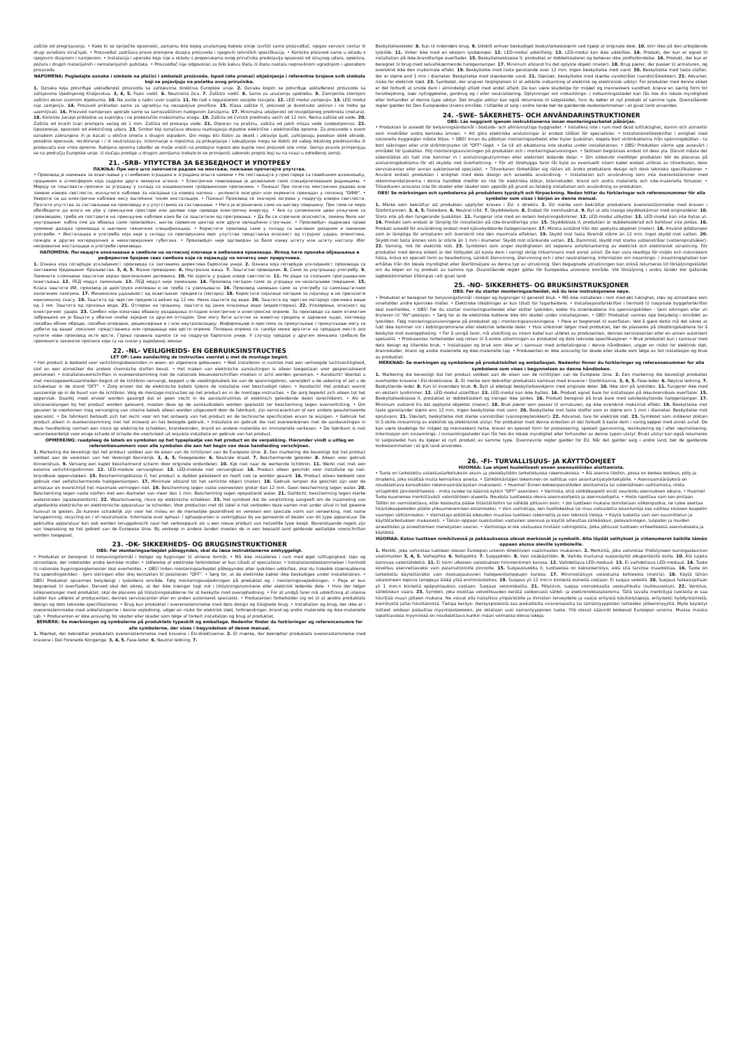zaštite od pregrijavanja. • Kako bi se spriječile opasnosti, zamjenu bilo kojeg unutarnjeg kabela smije izvršiti samo proizvođač, njegov servisni centar ili drugi ovlašteni stručnjak. • Proizvođač zadržava pravo promjene dizajna proizvoda i njegovih tehničkih specifikacija. • Koristite proizvod samo u skladu s njegovim dizajnom i namjenom. • Instalacija i uporaba koja nije u skladu s preporukama ovog priručnika predstavlja opasnost od strujnog udara, opeklina, požara i drugih materijalnih i nematerijalnih gubitaka. • Proizvođač nije odgovoran za bilo kakvu štetu ili štetu nastalu nepravilnom ugradnjom i uporabom proizvoda.
NAPOMENA: Pogledajte oznake i simbole na pločici i ambalaži proizvoda. Ispod ćete pronaći objašnjenja i referentne brojeve svih simbola koji se pojavljuju na početku ovog priručnika.
1. Oznaka koja potvrđuje usklađenost proizvoda sa zahtjevima direktiva Europske unije. 2. Oznaka kojom se potvrđuje usklađenost proizvoda sa zahtjevima Ujedinjenog Kraljevstva. 3, 4, 5. Fazni vodič. 6. Neutralna žica. 7. Zaštitni vodič. 8. Samo za unutarnju upotrebu. 9. Zamijenite slomljeni zaštitni ekran izvornim dijelovima. 10. Ne zurite u radni izvor svjetla. 11. Ne radi s regulatorom vanjske rasvjete. 12. LED modul zamjenjiv. 13. LED modul nije zamjenjiv. 14. Proizvod prikladan samo za ugradnju na nezapaljive površine. 15. Klasa zaštite II, proizvod je dvostruko izoliran i ne treba ga uzemljivati. 16. Proizvod namijenjen uporabi samo sa samozaštitnim halogenim žaruljama. 17. Minimalna udaljenost od osvijetljenog predmeta (metara). 18. Koristite žarulje prikladne za svjetiljku i ne prekoračite maksimalnu snagu. 19. Zaštita od čvrstih predmeta većih od 12 mm. Nema zaštite od vode. 20. Zaštita od krutih tvari promjera većeg od 1 mm. Zaštita od prskanja vode. 21. Otporan na prašinu, zaštita od jakih mlaza vode (vodootporna). 22. Upozorenje, opasnost od električnog udara. 23. Simbol koji označava obvezu razdvajanja otpadne električne i elektroničke opreme. Za proizvode s ovom oznakom zabranjeno ih je bacati u obično smeće s drugim otpadom. Oni mogu biti štetni za okoliš i zdravlje ljudi, zahtijevaju poseban oblik obrade, posebno oporavak, recikliranje i / ili neutralizaciju. Informacije o mjestima za prikupljanje / sakupljanje mogu se dobiti od vašeg lokalnog predstavnika ili prodavača ove vrste opreme. Rabljena oprema također se može vratiti na prodajno mjesto ako kupite novi proizvod iste vrste. Gornja pravila primjenjuju se na području Europske unije. U slučaju prodaje u drugim zemljama trebalo bi se primijeniti zakonski propisi koji su na snazi u određenoj zemlji.
21. -SRB- УПУТСТВА ЗА БЕЗБЕДНОСТ И УПОТРЕБУ
ПАЖЊА: Пре него што започнете радове на монтажи, пажљиво прочитајте упутства.
• Производ је намењен за осветљење у стамбеним зградама и зградама опште намене • Не постављајте у просторије са повећаном влажношћу, прашином и атмосфером која садржи друге хемијске агенсе. • Електрично повезивање је дозвољено само специјализованим радницима. • Морају се поштовати прописи за уградњу у складу са националним грађевинским прописима. • Пажња! Пре почетка монтажних радова или замене извора светлости, искључите каблове за напајање са извора напона - уклоните осигурач или окрените прекидач у положај "ОФФ". • Уверите се да електрични каблови нису оштећени током инсталације. • Пажња! Производ се значајно загрева у подручју извора светлости. Пратите упутства за састављање на производу и у упутствима за састављање. • Нега је ограничена само на његову површину. При томе се мора обезбедити да влага не уђе у прикључне просторе или делове који проводе електричну енергију. • Ако су силиконске цеви укључене са производом, треба их поставити на прикључне каблове како би се заштитили од прегревања. • Да би се спречиле опасности, замену било ког унутрашњег кабла сме да обавља само произвођач, његов сервисни центар или други овлашћени стручњак. • Произвођач задржава право промене дизајна производа и његових техничких спецификација. • Користите производ само у складу са његовим дизајном и наменом употребе. • Инсталација и употреба која није у складу са препорукама овог упутства представља опасност од струјног удара, опекотина, пожара и других материјалних и нематеријалних губитака. • Произвођач није одговоран за било какву штету или штету насталу због неправилне инсталације и употребе производа.
НАПОМЕНА: Погледајте означавање и симболе на натписној плочици и амбалажи производа. Испод ћете пронаћи објашњења и референтне бројеве свих симбола који се појављују на почетку овог приручника.
1. Ознака која потврђује усклађеност производа са захтевима директива Европске уније. 2. Ознака која потврђује усклађеност производа са захтевима Уједињеног Краљевства. 3, 4, 5. Фазни проводник. 6. Неутрална жица. 7. Заштитни проводник. 8. Само за унутрашњу употребу. 9. Замените сломљени заштитни екран оригиналним деловима. 10. Не зурите у радни извор светлости. 11. Не ради са спољним пригушивачем осветљења. 12. ЛЕД модул заменљив. 13. ЛЕД модул није заменљив. 14. Производ погодан само за уградњу на незапаљиве површине. 15. Класа заштите ИИ, производ је двоструко изолован и не треба га уземљивати. 16. Производ намењен само за употребу са самозаштитним халогеним лампама. 17. Минимална удаљеност од осветљеног предмета (метара). 18. Користите сијалице погодне за сијалицу и не прелазите максималну снагу. 19. Заштита од чврстих предмета већих од 12 мм. Нема заштите од воде. 20. Заштита од чврстих материја пречника више од 1 мм. Заштита од прскања воде. 21. Отпоран на прашину, заштита од јаких млазница воде (водоотпоран). 22. Упозорење, опасност од електричног удара. 23. Симбол који означава обавезу раздвајања отпадне електричне и електронске опреме. За производе са овом етикетом забрањено их је бацати у обично смеће заједно са другим отпадом. Они могу бити штетни за животну средину и здравље људи, захтевају посебан облик обраде, посебно опоравак, рециклирање и / или неутрализацију. Информације о мјестима за прикупљање / прикупљање могу се добити од вашег локалног представника или продаваца ове врсте опреме. Половна опрема се такође може вратити на продајно место ако купите нови производ исте врсте. Горња правила односе се на подручје Европске уније. У случају продаје у другим земљама требало би применити законске прописе који су на снази у одређеној земљи.
22. -NL- VEILIGHEIDS- EN GEBRUIKSINSTRUCTIES
LET OP: Lees aandachtig de instructies voordat u met de montage begint.
• Het product is bedoeld voor verlichtingsdoeleinden in woon- en algemene gebouwen. • Niet installeren in ruimtes met een verhoogde luchtvochtigheid, stof en een atmosfeer die andere chemische stoffen bevat. • Het maken van elektrische aansluitingen is alleen toegestaan voor gespecialiseerd personeel. • Installatievoorschriften in overeenstemming met de nationale bouwvoorschriften moeten in acht worden genomen. • Aandacht! Voordat u met montagewerkzaamheden begint of de lichtbron vervangt, koppelt u de voedingskabels los van de spanningsbron, verwijdert u de zekering of zet u de schakelaar in de stand "OFF". • Zorg ervoor dat de elektrische kabels tijdens de installatie niet beschadigd raken. • Aandacht! Het product warmt aanzienlijk op in de buurt van de lichtbron. Volg de montage-instructies op het product en in de montage-instructies. • De zorg beperkt zich alleen tot het oppervlak. Daarbij moet ervoor worden gezorgd dat er geen vocht in de aansluitruimtes of elektrisch geleidende delen terechtkomt. • Als er siliconenslangen bij het product worden geleverd, moeten deze op de aansluitkabels worden geplaatst ter bescherming tegen oververhitting. • Om gevaren te voorkomen mag vervanging van interne kabels alleen worden uitgevoerd door de fabrikant, zijn servicecentrum of een andere geautoriseerde specialist. • De fabrikant behoudt zich het recht voor om het ontwerp van het product en de technische specificaties ervan te wijzigen. • Gebruik het product alleen in overeenstemming met het ontwerp en het beoogde gebruik. • Installatie en gebruik die niet overeenkomen met de aanbevelingen in deze handleiding vormen een risico op elektrische schokken, brandwonden, brand en andere materiële en immateriële verliezen. • De fabrikant is niet verantwoordelijk voor enige schade of schade die voortvloeit uit onjuiste installatie en gebruik van het product.
OPMERKING: raadpleeg de labels en symbolen op het typeplaatje van het product en de verpakking. Hieronder vindt u uitleg en referentienummers voor alle symbolen die aan het begin van deze handleiding verschijnen.
1. Markering die bevestigt dat het product voldoet aan de eisen van de richtlijnen van de Europese Unie. 2. Een markering die bevestigt dat het product voldoet aan de vereisten van het Verenigd Koninkrijk. 3, 4, 5. Fasegeleider. 6. Neutrale draad. 7. Beschermende geleider. 8. Alleen voor gebruik binnenshuis. 9. Vervang een kapot beschermend scherm door originele onderdelen. 10. Kijk niet naar de werkende lichtbron. 11. Werkt niet met een externe verlichtingsdimmer. 12. LED-module vervangbaar. 13. LED-module niet vervangbaar. 14. Product alleen geschikt voor installatie op niet-brandbare oppervlakken. 15. Beschermingsklasse II, het product is dubbel geïsoleerd en hoeft niet te worden geaard. 16. Product alleen bedoeld voor gebruik met zelfafschermende halogeenlampen. 17. Minimale afstand tot het verlichte object (meter). 18. Gebruik lampen die geschikt zijn voor de armatuur en overschrijd het maximale vermogen niet. 19. Bescherming tegen vaste voorwerpen groter dan 12 mm. Geen bescherming tegen water. 20. Bescherming tegen vaste stoffen met een diameter van meer dan 1 mm. Bescherming tegen opspattend water. 21. Stofdicht, bescherming tegen sterke waterstralen (spatwaterdicht). 22. Waarschuwing, risico op elektrische schokken. 23. Het symbool dat de verplichting aangeeft om de inzameling van afgedankte elektrische en elektronische apparatuur te scheiden. Voor producten met dit label is het verboden deze samen met ander afval in het gewone huisvuil te gooien. Ze kunnen schadelijk zijn voor het milieu en de menselijke gezondheid en vereisen een speciale vorm van verwerking, met name terugwinning, recycling en / of neutralisatie. Informatie over ophaal- / ophaalpunten is verkrijgbaar bij uw gemeente of dealer van dit type apparatuur. De gebruikte apparatuur kan ook worden teruggebracht naar het verkooppunt als u een nieuw product van hetzelfde type koopt. Bovenstaande regels zijn van toepassing op het gebied van de Europese Unie. Bij verkoop in andere landen moeten de in een bepaald land geldende wettelijke voorschriften worden toegepast.
23. -DK- SIKKERHEDS- OG BRUGSINSTRUKTIONER
OBS: Før monteringsarbejdet påbegyndes, skal du læse instruktionerne omhyggeligt.
• Produktet er beregnet til belysningsformål i boliger og bygninger til almene formål. • Må ikke installeres i rum med øget luftfugtighed, støv og atmosfære, der indeholder andre kemiske midler. • Udførelse af elektriske forbindelser er kun tilladt af specialister. • Installationsbestemmelser i henhold til nationale bygningsreglementer skal overholdes. • OBS! Inden monteringsarbejdet påbegyndes eller lyskilden udskiftes, skal du frakoble strømkablerne fra spændingskilden - fjern sikringen eller drej kontakten til positionen "OFF". • Sørg for, at de elektriske kabler ikke beskadiges under installationen. • OBS! Produktet opvarmes betydeligt i lyskildens område. Følg monteringsvejledningen på produktet og i monteringsvejledningen. • Pleje er kun begrænset til overfladen. Derved skal det sikres, at der ikke trænger fugt ind i tilslutningsrummene eller elektrisk ledende dele. • Hvis der følger silikoneslanger med produktet, skal de placeres på tilslutningskablerne for at beskytte mod overophedning. • For at undgå farer må udskiftning af interne kabler kun udføres af producenten, dennes servicecenter eller en anden autoriseret specialist. • Producenten forbeholder sig ret til at ændre produktets design og dets tekniske specifikationer. • Brug kun produktet i overensstemmelse med dets design og tilsigtede brug. • Installation og brug, der ikke er i overensstemmelse med anbefalingerne i denne vejledning, udgør en risiko for elektrisk stød, forbrændinger, brand og andre materielle og ikke-materielle tab. • Producenten er ikke ansvarlig for skader eller skader som følge af forkert installation og brug af produktet.
BEMÆRK: Se mærkningen og symbolerne på produktets typeskilt og emballage. Nedenfor finder du forklaringer og referencenumre for alle symbolerne, der vises i begyndelsen af denne manual.
1. Mærket, der bekræfter produktets overensstemmelse med kravene i EU-direktiverne. 2. Et mærke, der bekræfter produktets overensstemmelse med kravene i Det Forenede Kongerige. 3, 4, 5. Fase-leder. 6. Neutral ledning. 7.
Beskyttelsesleder. 8. Kun til indendørs brug. 9. Udskift enhver beskadiget beskyttelsesskærm ved hjælp af originale dele. 10. stirr ikke på den arbejdende lyskilde. 11. Virker ikke med en ekstern lysdæmper. 12. LED-modul udskiftelig. 13. LED-modul kan ikke udskiftes. 14. Produkt, der kun er egnet til installation på ikke-brandfarlige overflader. 15. Beskyttelsesklasse II, produktet er dobbeltisoleret og behøver ikke jordforbindelse. 16. Produkt, der kun er beregnet til brug med selvafskærmende halogenlamper. 17. Minimum afstand fra det oplyste objekt (meter). 18. Brug pærer, der passer til armaturen, og overskrid ikke den maksimale effekt. 19. Beskyttelse mod faste genstande over 12 mm. Ingen beskyttelse mod vand. 20. Beskyttelse mod faste stoffer, der er større end 1 mm i diameter. Beskyttelse mod stænkende vand. 21. Støvtæt, beskyttelse mod stærke vandstråler (vandstrålesikker). 22. Advarsel, risiko for elektrisk stød. 23. Symbolet, der angiver forpligtelsen til at adskille indsamling af elektrisk og elektronisk udstyr. For produkter med denne etiket er det forbudt at smide dem i almindeligt affald med andet affald. De kan være skadelige for miljøet og menneskers sundhed, kræve en særlig form for forarbejdning, især nyttiggørelse, genbrug og / eller neutralisering. Oplysninger om indsamlings- / indsamlingssteder kan fås hos din lokale myndighed eller forhandler af denne type udstyr. Det brugte udstyr kan også returneres til salgsstedet, hvis du køber et nyt produkt af samme type. Ovenstående regler gælder for Den Europæiske Unions område. I tilfælde af salg i andre lande bør de gældende lovbestemmelser i et givet land anvendes.
24. -SWE- SÄKERHETS- OCH ANVÄNDARINSTRUKTIONER
OBS: Läs noggrant igenom instruktionerna innan monteringsarbetet påbörjas.
• Produkten är avsedd för belysningsändamål i bostads- och allmännyttiga byggnader. • Installera inte i rum med ökad luftfuktighet, damm och atmosfär som innehåller andra kemiska ämnen. • Att göra elektriska anslutningar är endast tillåtet för specialister. • Installationsföreskrifter i enlighet med nationella byggregler måste följas. • OBS! Innan du påbörjar monteringsarbetet eller byter ljuskällan, koppla bort strömkablarna från spänningskällan - ta bort säkringen eller vrid strömbrytaren till "OFF"-läget. • Se till att elkablarna inte skadas under installationen. • OBS! Produkten värms upp avsevärt i området för ljuskällan. Följ monteringsanvisningen på produkten och i monteringsanvisningen. • Skötseln begränsas endast till dess yta. Därvid måste det säkerställas att fukt inte kommer in i anslutningsutrymmen eller elektriskt ledande delar. • Om silikonrör medföljer produkten bör de placeras på anslutningskablarna för att skydda mot överhettning. • För att förebygga faror får byte av eventuellt intern kabel endast utföras av tillverkaren, dess servicecenter eller annan auktoriserad specialist. • Tillverkaren förbehåller sig rätten att ändra produktens design och dess tekniska specifikationer. • Använd endast produkten i enlighet med dess design och avsedda användning. • Installation och användning som inte överensstämmer med rekommendationerna i denna handbok medför en risk för elektriska stötar, brännskador, brand och andra materiella och icke-materiella förluster. • Tillverkaren ansvarar inte för skador eller skador som uppstår på grund av felaktig installation och användning av produkten.
OBS! Se märkningen och symbolerna på produktens typskylt och förpackning. Nedan hittar du förklaringar och referensnummer för alla symboler som visas i början av denna manual.
1. Märke som bekräftar att produkten uppfyller kraven i EU: s direktiv. 2. Ett märke som bekräftar produktens överensstämmelse med kraven i Storbritannien. 3, 4, 5. Fasledare. 6. Neutral tråd. 7. Skyddsledare. 8. Endast för inomhusbruk. 9. Byt ut alla trasiga skyddsskärmar med originaldelar. 10. Stora inte på den fungerande ljuskällan. 11. Fungerar inte med en extern belysningsdimmer. 12. LED-modul utbytbar. 13. LED-modul kan inte bytas ut. 14. Produkt som endast är lämplig för installation på icke-brandfarliga ytor. 15. Skyddsklass II, produkten är dubbelisolerad och behöver inte jordas. 16. Produkt avsedd för användning endast med självskyddande halogenlampor. 17. Minsta avstånd från det upplysta objektet (meter). 18. Använd glödlampor som är lämpliga för armaturen och överskrid inte den maximala effekten. 19. Skydd mot fasta föremål större än 12 mm. Inget skydd mot vatten. 20. Skydd mot fasta ämnen som är större än 1 mm i diameter. Skydd mot stänkande vatten. 21. Dammtät, skydd mot starka vattenstrålar (vattensprutsäker). 22. Varning, risk för elektrisk stöt. 23. Symbolen som anger skyldigheten att separera avfallshantering av elektrisk och elektronisk utrustning. För produkter med denna etikett är det förbjudet att kasta dem i vanligt skräp tillsammans med annat avfall. De kan vara skadliga för miljön och människors hälsa, kräva en speciell form av bearbetning, särskilt återvinning, återvinning och / eller neutralisering. Information om insamlings- / insamlingsplatser kan erhållas från din lokala myndighet eller återförsäljare av denna typ av utrustning. Den begagnade utrustningen kan också returneras till försäljningsstället om du köper en ny produkt av samma typ. Ovanstående regler gäller för Europeiska unionens område. Vid försäljning i andra länder bör gällande lagbestämmelser tillämpas i ett givet land.
25. -NO- SIKKERHETS- OG BRUKSINSTRUKSJONER
OBS: Før du starter monteringsarbeidet, må du lese instruksjonene nøye.
• Produktet er beregnet for belysningsformål i boliger og bygninger til generell bruk. • Må ikke installeres i rom med økt fuktighet, støv og atmosfære som inneholder andre kjemiske midler. • Elektriske tilkoblinger er kun tillatt for fagarbeidere. • Installasjonsforskrifter i henhold til nasjonale byggeforskrifter skal overholdes. • OBS! Før du starter monteringsarbeidet eller skifter lyskilden, koble fra strømkablene fra spenningskilden - fjern sikringen eller vri bryteren til "AV"-posisjon. • Sørg for at de elektriske kablene ikke blir skadet under installasjonen. • OBS! Produktet varmes opp betydelig i området av lyskilden. Følg monteringsanvisningene på produktet og i monteringsanvisningene. • Pleie er begrenset til overflaten. Ved å gjøre dette må det sikres at fukt ikke kommer inn i koblingsrommene eller elektrisk ledende deler. • Hvis silikonrør følger med produktet, bør de plasseres på tilkoblingskablene for å beskytte mot overoppheting. • For å unngå farer, må utskifting av intern kabel kun utføres av produsenten, dennes servicesenter eller en annen autorisert spesialist. • Produsenten forbeholder seg retten til å endre utformingen av produktet og dets tekniske spesifikasjoner. • Bruk produktet kun i samsvar med dets design og tiltenkte bruk. • Installasjon og bruk som ikke er i samsvar med anbefalingene i denne håndboken, utgjør en risiko for elektrisk støt, brannskader, brann og andre materielle og ikke-materielle tap. • Produsenten er ikke ansvarlig for skade eller skade som følge av feil installasjon og bruk av produktet.
MERKNAD: Se merkingen og symbolene på produktskiltet og emballasjen. Nedenfor finner du forklaringer og referansenummer for alle symbolene som vises i begynnelsen av denne håndboken.
1. Markering die bevestigt dat het product voldoet aan de eisen van de richtlijnen van de Europese Unie. 2. Een markering die bevestigt produktet overholder kravene i EU-direktivene. 2. Et merke som bekrefter produktets samsvar med kravene i Storbritannia. 3, 4, 5. Fase-leder. 6. Nøytral ledning. 7. Beskyttende leder. 8. Kun til innendørs bruk. 9. Bytt ut ødelagt beskyttelsesskjerm med originale deler. 10. Ikke stirr på lyskilden. 11. Fungerer ikke med en ekstern lysdimmer. 12. LED-modul utskiftbar. 13. LED-modul kan ikke byttes. 14. Produkt egnet bare for installasjon på ikke-brennbare overflater. 15. Beskyttelsesklasse II, produktet er dobbeltisolert og trenger ikke jordes. 16. Produkt beregnet på bruk bare med selvbeskyttende halogenlamper. 17. Minimum avstand fra det opplyste objektet (meter). 18. Bruk pærer som passer til armaturen, og ikke overskrid maksimal effekt. 19. Beskyttelse mot faste gjenstander større enn 12 mm. Ingen beskyttelse mot vann. 20. Beskyttelse mot faste stoffer som er større enn 1 mm i diameter. Beskyttelse mot sprutvann. 21. Støvtett, beskyttelse mot sterke vannstråler (vannsprøytesikkert). 22. Advarsel, fare for elektrisk støt. 23. Symbolet som indikerer plikten til å skille innsamling av elektrisk og elektronisk utstyr. For produkter med denne etiketten er det forbudt å kaste dem i vanlig søppel med annet avfall. De kan være skadelige for miljøet og menneskers helse, krever en spesiell form for prosessering, spesielt gjenvinning, resirkulering og / eller nøytralisering. Informasjon om innsamlings- / innsamlingssteder kan fås hos din lokale myndighet eller forhandler av denne typen utstyr. Brukt utstyr kan også returneres til salgsstedet hvis du kjøper et nytt produkt av samme type. Ovennevnte regler gjelder for EU. Når det gjelder salg i andre land, bør de gjeldende lovbestemmelser i et gitt land anvendes.
26. -FI- TURVALLISUUS- JA KÄYTTÖOHJEET
HUOMAA: Lue ohjeet huolellisesti ennen asennustöiden aloittamista.
• Tuote on tarkoitettu valaistustarkoituksiin asuin- ja yleiskäyttöön tarkoitetuissa rakennuksissa. • Älä asenna tiloihin, joissa on korkea kosteus, pöly ja ilmakehä, joka sisältää muita kemiallisia aineita. • Sähköliitäntöjen tekeminen on sallittua vain asiantuntijatyöntekijöille. • Asennusmääräyksiä on noudatettava kansallisten rakennusmääräysten mukaisesti. • Huomio! Ennen kokoonpanotöiden aloittamista tai valonlähteen vaihtamista, irrota virtajohdot jännitelähteestä - irrota sulake tai käännä kytkin "OFF"-asentoon. • Varmista, että sähkökaapelit eivät vaurioidu asennuksen aikana. • Huomio! Tuote kuumenee merkittävästi valonlähteen alueella. Noudata tuotteessa olevia asennusohjeita ja asennusohjeita. • Hoito rajoittuu vain sen pintaan. Tällöin on varmistettava, ettei kosteutta pääse liitäntätiloihin tai sähköä johtaviin osiin. • Jos tuotteen mukana toimitetaan silikoniputkia, ne tulee asettaa liitäntäkaapeleiden päälle ylikuumenemisen estämiseksi. • Vain valmistaja, sen huoltokeskus tai muu valtuutettu asiantuntija saa vaihtaa sisäisen kaapelin vaarojen välttämiseksi. • Valmistaja pidättää oikeuden muuttaa tuotteen rakennetta ja sen teknisiä tietoja. • Käytä tuotetta vain sen suunnittelun ja käyttötarkoituksen mukaisesti. • Tämän oppaan suositusten vastainen asennus ja käyttö aiheuttaa sähköiskun, palovammojen, tulipalon ja muiden aineellisten ja aineettomien menetysten vaaran. • Valmistaja ei ole vastuussa mistään vahingoista, jotka johtuvat tuotteen virheellisestä asennuksesta ja käytöstä.
HUOMAA: Katso tuotteen nimikilvessä ja pakkauksessa olevat merkinnät ja symbolit. Alta löydät selitykset ja viitenumerot kaikille tämän oppaan alussa oleville symboleille.
1. Merkki, joka vahvistaa tuotteen olevan Euroopan unionin direktiivien vaatimusten mukainen. 2. Merkintä, joka vahvistaa Yhdistyneen kuningaskunnan vaatimusten 3, 4, 5. Vaihejohto. 6. Nollajohto. 7. Suojajohdin. 8. Vain sisäkäyttöön. 9. Vaihda murtunut suojanäyttö alkuperäisillä osilla. 10. Älä tuijota toimivaa valonlähdettä. 11. Ei toimi ulkoisen valaistuksen himmentimen kanssa. 12. Vaihdettava LED-moduuli. 13. Ei vaihdettava LED-moduuli. 14. Tuote soveltuu asennettavaksi vain palamattomille pinnoille. 15. Suojausluokka II, tuotteessa on kaksoiseristys, eikä sitä tarvitse maadoittaa. 16. Tuote on tarkoitettu käytettäväksi vain itsesuojautuvien halogeenilamppujen kanssa. 17. Minimietäisyys valaistusta kohteesta (metriä). 18. Käytä tähän valaisimeen sopivia lamppuja äläkä ylitä enimmäistehoa. 19. Suojaus yli 12 mm:n kiinteitä esineitä vastaan. Ei suojaa vedeltä. 20. Suojaus halkaisijaltaan yli 1 mm:n kiinteitä epäpuhtauksia vastaan. Suojaus vesiroiskeilta. 21. Pölytiivis, suojaa voimakkaalta vesisuihkulta (suihkuvastus). 22. Varoitus, sähköiskun vaara. 23. Symboli, joka osoittaa velvollisuuden kerätä valikoivasti sähkö- ja elektroniikkalaiteromu. Tällä tavalla merkittyjä tuotteita ei saa hävittää muun jätteen mukana. Ne voivat olla haitallisia ympäristölle ja ihmisten terveydelle ja vaatia erityisiä käsittelytapoja, erityisesti hyödyntämistä, kierrätystä ja/tai hävittämistä. Tietoja keräys- /keräyspisteistä saa paikallisilta viranomaisilta tai tämäntyyppisten laitteiden jälleenmyyjiltä. Myös käytetyt laitteet voidaan palauttaa myyntipisteeseen, jos ostetaan uusi samantyyppinen tuote. Yllä olevat säännöt koskevat Euroopan unionia. Muissa maissa tapahtuvassa myynnissä on noudatettava kunkin maan voimassa olevia lakeja.